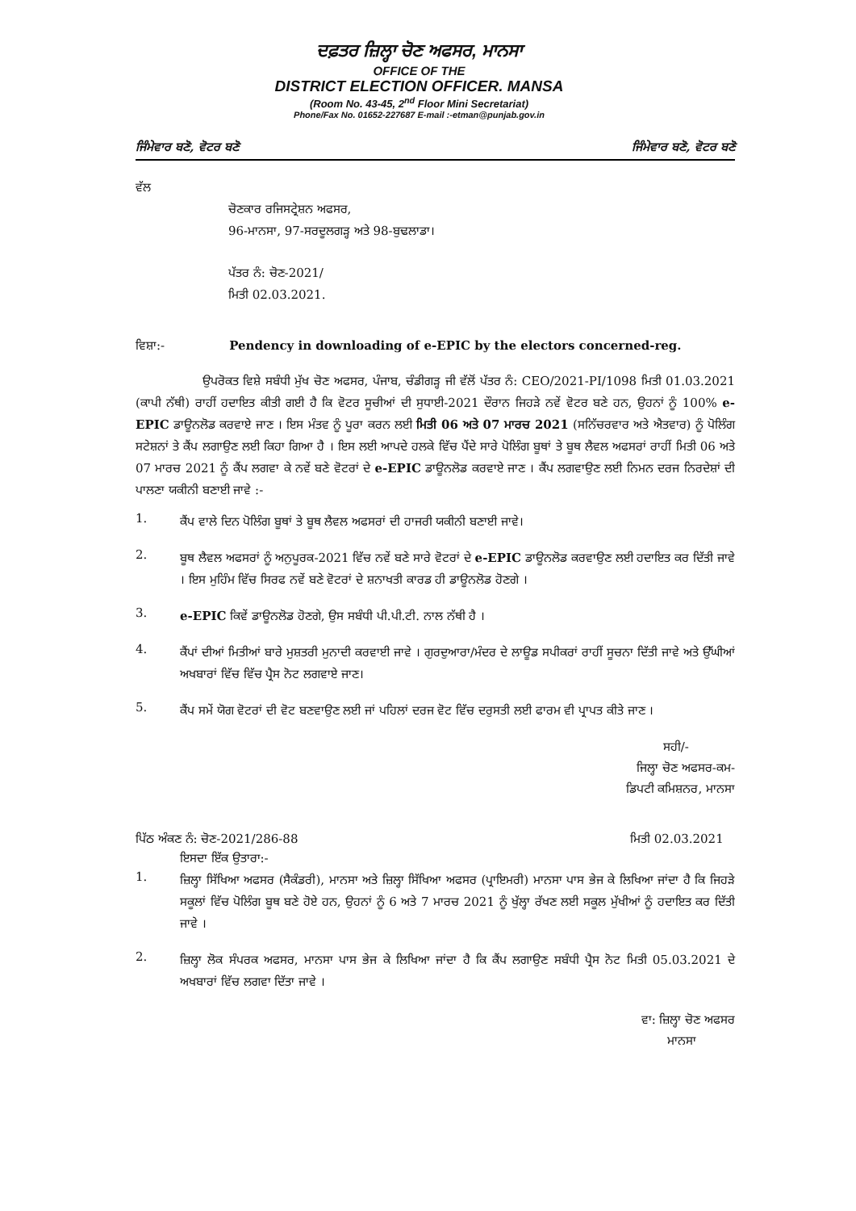ਦਫ਼ਤਰ ਜ਼ਿਲ੍ਹਾ ਚੋਣ ਅਫਸਰ, ਮਾਨਸਾ
OFFICE OF THE
DISTRICT ELECTION OFFICER. MANSA
(Room No. 43-45, 2<sup>nd</sup> Floor Mini Secretariat)
Phone/Fax No. 01652-227687 E-mail :-etman@punjab.gov.in
ਜਿੰਮੇਵਾਰ ਬਣੋ, ਵੋਟਰ ਬਣੋ ਜਿੰਮੇਵਾਰ ਬਣੋ, ਵੋਟਰ ਬਣੋ
ਵੱਲ
ਚੋਣਕਾਰ ਰਜਿਸਟ੍ਰੇਸ਼ਨ ਅਫਸਰ,
96-ਮਾਨਸਾ, 97-ਸਰਦੂਲਗੜ੍ਹ ਅਤੇ 98-ਬੁਢਲਾਡਾ।
ਪੱਤਰ ਨੰ: ਚੋਣ-2021/
ਮਿਤੀ 02.03.2021.
ਵਿਸ਼ਾ:- Pendency in downloading of e-EPIC by the electors concerned-reg.
ਉਪਰੋਕਤ ਵਿਸ਼ੇ ਸਬੰਧੀ ਮੁੱਖ ਚੋਣ ਅਫਸਰ, ਪੰਜਾਬ, ਚੰਡੀਗੜ੍ਹ ਜੀ ਵੱਲੋਂ ਪੱਤਰ ਨੰ: CEO/2021-PI/1098 ਮਿਤੀ 01.03.2021 (ਕਾਪੀ ਨੱਥੀ) ਰਾਹੀਂ ਹਦਾਇਤ ਕੀਤੀ ਗਈ ਹੈ ਕਿ ਵੋਟਰ ਸੂਚੀਆਂ ਦੀ ਸੁਧਾਈ-2021 ਦੌਰਾਨ ਜਿਹੜੇ ਨਵੇਂ ਵੋਟਰ ਬਣੇ ਹਨ, ਉਹਨਾਂ ਨੂੰ 100% e-EPIC ਡਾਊਨਲੋਡ ਕਰਵਾਏ ਜਾਣ । ਇਸ ਮੰਤਵ ਨੂੰ ਪੂਰਾ ਕਰਨ ਲਈ ਮਿਤੀ 06 ਅਤੇ 07 ਮਾਰਚ 2021 (ਸਨਿੱਚਰਵਾਰ ਅਤੇ ਐਤਵਾਰ) ਨੂੰ ਪੋਲਿੰਗ ਸਟੇਸ਼ਨਾਂ ਤੇ ਕੈਂਪ ਲਗਾਉਣ ਲਈ ਕਿਹਾ ਗਿਆ ਹੈ । ਇਸ ਲਈ ਆਪਦੇ ਹਲਕੇ ਵਿੱਚ ਪੈਂਦੇ ਸਾਰੇ ਪੋਲਿੰਗ ਬੂਥਾਂ ਤੇ ਬੂਥ ਲੈਵਲ ਅਫਸਰਾਂ ਰਾਹੀਂ ਮਿਤੀ 06 ਅਤੇ 07 ਮਾਰਚ 2021 ਨੂੰ ਕੈਂਪ ਲਗਵਾ ਕੇ ਨਵੇਂ ਬਣੇ ਵੋਟਰਾਂ ਦੇ e-EPIC ਡਾਊਨਲੋਡ ਕਰਵਾਏ ਜਾਣ । ਕੈਂਪ ਲਗਵਾਉਣ ਲਈ ਨਿਮਨ ਦਰਜ ਨਿਰਦੇਸ਼ਾਂ ਦੀ ਪਾਲਣਾ ਯਕੀਨੀ ਬਣਾਈ ਜਾਵੇ :-
1.
ਕੈਂਪ ਵਾਲੇ ਦਿਨ ਪੋਲਿੰਗ ਬੂਥਾਂ ਤੇ ਬੂਥ ਲੈਵਲ ਅਫਸਰਾਂ ਦੀ ਹਾਜਰੀ ਯਕੀਨੀ ਬਣਾਈ ਜਾਵੇ।
2.
ਬੂਥ ਲੈਵਲ ਅਫਸਰਾਂ ਨੂੰ ਅਨੁਪੂਰਕ-2021 ਵਿੱਚ ਨਵੇਂ ਬਣੇ ਸਾਰੇ ਵੋਟਰਾਂ ਦੇ e-EPIC ਡਾਊਨਲੋਡ ਕਰਵਾਉਣ ਲਈ ਹਦਾਇਤ ਕਰ ਦਿੱਤੀ ਜਾਵੇ । ਇਸ ਮੁਹਿੰਮ ਵਿੱਚ ਸਿਰਫ ਨਵੇਂ ਬਣੇ ਵੋਟਰਾਂ ਦੇ ਸ਼ਨਾਖਤੀ ਕਾਰਡ ਹੀ ਡਾਊਨਲੋਡ ਹੋਣਗੇ ।
3.
e-EPIC ਕਿਵੇਂ ਡਾਊਨਲੋਡ ਹੋਣਗੇ, ਉਸ ਸਬੰਧੀ ਪੀ.ਪੀ.ਟੀ. ਨਾਲ ਨੱਥੀ ਹੈ ।
4.
ਕੈਂਪਾਂ ਦੀਆਂ ਮਿਤੀਆਂ ਬਾਰੇ ਮੁਸ਼ਤਰੀ ਮੁਨਾਦੀ ਕਰਵਾਈ ਜਾਵੇ । ਗੁਰਦੁਆਰਾ/ਮੰਦਰ ਦੇ ਲਾਊਡ ਸਪੀਕਰਾਂ ਰਾਹੀਂ ਸੂਚਨਾ ਦਿੱਤੀ ਜਾਵੇ ਅਤੇ ਉੱਘੀਆਂ ਅਖਬਾਰਾਂ ਵਿੱਚ ਵਿੱਚ ਪ੍ਰੈਸ ਨੋਟ ਲਗਵਾਏ ਜਾਣ।
5.
ਕੈਂਪ ਸਮੇਂ ਯੋਗ ਵੋਟਰਾਂ ਦੀ ਵੋਟ ਬਣਵਾਉਣ ਲਈ ਜਾਂ ਪਹਿਲਾਂ ਦਰਜ ਵੋਟ ਵਿੱਚ ਦਰੁਸਤੀ ਲਈ ਫਾਰਮ ਵੀ ਪ੍ਰਾਪਤ ਕੀਤੇ ਜਾਣ ।
ਸਹੀ/-
ਜਿਲ੍ਹਾ ਚੋਣ ਅਫਸਰ-ਕਮ-
ਡਿਪਟੀ ਕਮਿਸ਼ਨਰ, ਮਾਨਸਾ
ਪਿੱਠ ਅੰਕਣ ਨੰ: ਚੋਣ-2021/286-88 ਮਿਤੀ 02.03.2021
ਇਸਦਾ ਇੱਕ ਉਤਾਰਾ:-
1.
ਜ਼ਿਲ੍ਹਾ ਸਿੱਖਿਆ ਅਫਸਰ (ਸੈਕੰਡਰੀ), ਮਾਨਸਾ ਅਤੇ ਜ਼ਿਲ੍ਹਾ ਸਿੱਖਿਆ ਅਫਸਰ (ਪ੍ਰਾਇਮਰੀ) ਮਾਨਸਾ ਪਾਸ ਭੇਜ ਕੇ ਲਿਖਿਆ ਜਾਂਦਾ ਹੈ ਕਿ ਜਿਹੜੇ ਸਕੂਲਾਂ ਵਿੱਚ ਪੋਲਿੰਗ ਬੂਥ ਬਣੇ ਹੋਏ ਹਨ, ਉਹਨਾਂ ਨੂੰ 6 ਅਤੇ 7 ਮਾਰਚ 2021 ਨੂੰ ਖੁੱਲ੍ਹਾ ਰੱਖਣ ਲਈ ਸਕੂਲ ਮੁੱਖੀਆਂ ਨੂੰ ਹਦਾਇਤ ਕਰ ਦਿੱਤੀ ਜਾਵੇ ।
2.
ਜ਼ਿਲ੍ਹਾ ਲੋਕ ਸੰਪਰਕ ਅਫਸਰ, ਮਾਨਸਾ ਪਾਸ ਭੇਜ ਕੇ ਲਿਖਿਆ ਜਾਂਦਾ ਹੈ ਕਿ ਕੈਂਪ ਲਗਾਉਣ ਸਬੰਧੀ ਪ੍ਰੈਸ ਨੋਟ ਮਿਤੀ 05.03.2021 ਦੇ ਅਖਬਾਰਾਂ ਵਿੱਚ ਲਗਵਾ ਦਿੱਤਾ ਜਾਵੇ ।
ਵਾ: ਜ਼ਿਲ੍ਹਾ ਚੋਣ ਅਫਸਰ
ਮਾਨਸਾ